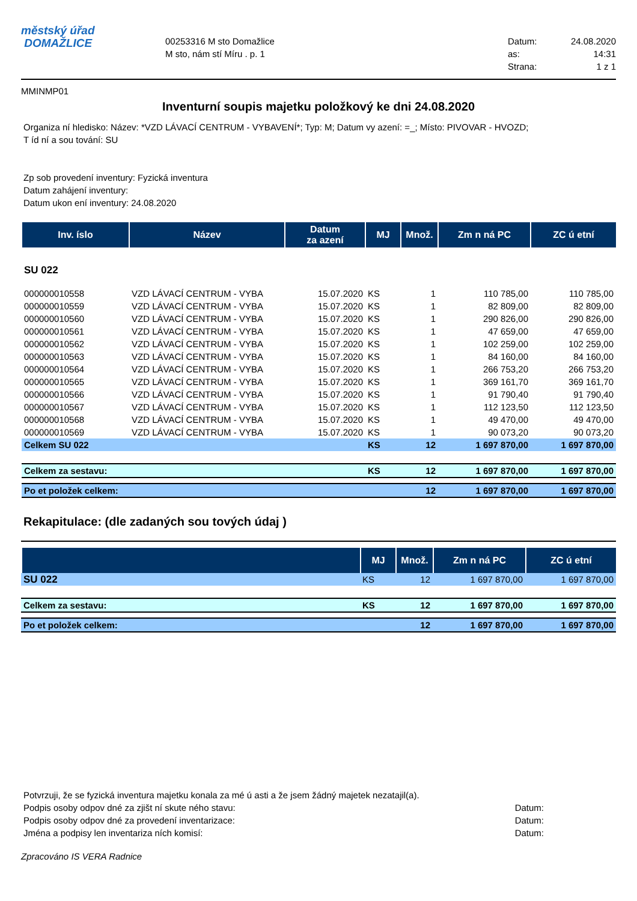městský úřad
DOMAŽLICE
00253316 M sto Domažlice
M sto, nám stí Míru . p. 1
Datum: 24.08.2020
as: 14:31
Strana: 1 z 1
MMINMP01
Inventurní soupis majetku položkový ke dni 24.08.2020
Organiza ní hledisko: Název: *VZD LÁVACÍ CENTRUM - VYBAVENÍ*; Typ: M; Datum vy azení: =_; Místo: PIVOVAR - HVOZD;
T íd ní a sou tování: SU
Zp sob provedení inventury: Fyzická inventura
Datum zahájení inventury:
Datum ukon ení inventury: 24.08.2020
| Inv. íslo | Název | Datum za azení | MJ | Množ. | Zm n ná PC | ZC ú etní |
| --- | --- | --- | --- | --- | --- | --- |
| SU 022 | | | | | | |
| 000000010558 | VZD LÁVACÍ CENTRUM - VYBA | 15.07.2020 | KS | 1 | 110 785,00 | 110 785,00 |
| 000000010559 | VZD LÁVACÍ CENTRUM - VYBA | 15.07.2020 | KS | 1 | 82 809,00 | 82 809,00 |
| 000000010560 | VZD LÁVACÍ CENTRUM - VYBA | 15.07.2020 | KS | 1 | 290 826,00 | 290 826,00 |
| 000000010561 | VZD LÁVACÍ CENTRUM - VYBA | 15.07.2020 | KS | 1 | 47 659,00 | 47 659,00 |
| 000000010562 | VZD LÁVACÍ CENTRUM - VYBA | 15.07.2020 | KS | 1 | 102 259,00 | 102 259,00 |
| 000000010563 | VZD LÁVACÍ CENTRUM - VYBA | 15.07.2020 | KS | 1 | 84 160,00 | 84 160,00 |
| 000000010564 | VZD LÁVACÍ CENTRUM - VYBA | 15.07.2020 | KS | 1 | 266 753,20 | 266 753,20 |
| 000000010565 | VZD LÁVACÍ CENTRUM - VYBA | 15.07.2020 | KS | 1 | 369 161,70 | 369 161,70 |
| 000000010566 | VZD LÁVACÍ CENTRUM - VYBA | 15.07.2020 | KS | 1 | 91 790,40 | 91 790,40 |
| 000000010567 | VZD LÁVACÍ CENTRUM - VYBA | 15.07.2020 | KS | 1 | 112 123,50 | 112 123,50 |
| 000000010568 | VZD LÁVACÍ CENTRUM - VYBA | 15.07.2020 | KS | 1 | 49 470,00 | 49 470,00 |
| 000000010569 | VZD LÁVACÍ CENTRUM - VYBA | 15.07.2020 | KS | 1 | 90 073,20 | 90 073,20 |
| Celkem SU 022 | | | KS | 12 | 1 697 870,00 | 1 697 870,00 |
| Celkem za sestavu: | | | KS | 12 | 1 697 870,00 | 1 697 870,00 |
| Po et položek celkem: | | | | 12 | 1 697 870,00 | 1 697 870,00 |
Rekapitulace: (dle zadaných sou tových údaj )
| | MJ | Množ. | Zm n ná PC | ZC ú etní |
| --- | --- | --- | --- | --- |
| SU 022 | KS | 12 | 1 697 870,00 | 1 697 870,00 |
| Celkem za sestavu: | KS | 12 | 1 697 870,00 | 1 697 870,00 |
| Po et položek celkem: | | 12 | 1 697 870,00 | 1 697 870,00 |
Potvrzuji, že se fyzická inventura majetku konala za mé ú asti a že jsem žádný majetek nezatajil(a).
Podpis osoby odpov dné za zjišt ní skute ného stavu: Datum:
Podpis osoby odpov dné za provedení inventarizace: Datum:
Jména a podpisy len inventariza ních komisí: Datum:
Zpracováno IS VERA Radnice